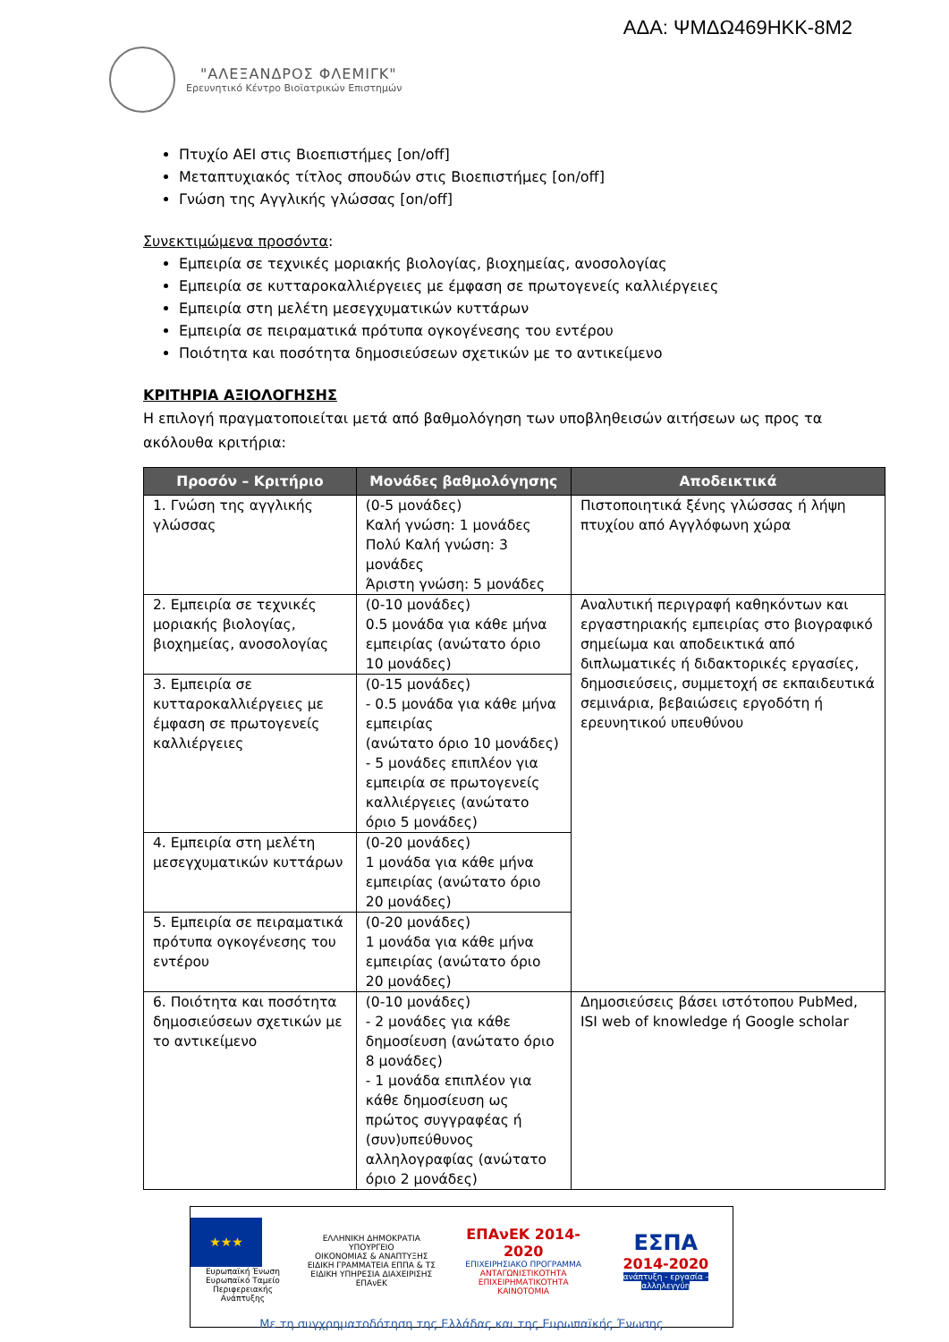ΑΔΑ: ΨΜΔΩ469ΗΚΚ-8Μ2
"ΑΛΕΞΑΝΔΡΟΣ ΦΛΕΜΙΓΚ"
Ερευνητικό Κέντρο Βιοϊατρικών Επιστημών
Πτυχίο ΑΕΙ στις Βιοεπιστήμες [on/off]
Μεταπτυχιακός τίτλος σπουδών στις Βιοεπιστήμες [on/off]
Γνώση της Αγγλικής γλώσσας [on/off]
Συνεκτιμώμενα προσόντα:
Εμπειρία σε τεχνικές μοριακής βιολογίας, βιοχημείας, ανοσολογίας
Εμπειρία σε κυτταροκαλλιέργειες με έμφαση σε πρωτογενείς καλλιέργειες
Εμπειρία στη μελέτη μεσεγχυματικών κυττάρων
Εμπειρία σε πειραματικά πρότυπα ογκογένεσης του εντέρου
Ποιότητα και ποσότητα δημοσιεύσεων σχετικών με το αντικείμενο
ΚΡΙΤΗΡΙΑ ΑΞΙΟΛΟΓΗΣΗΣ
Η επιλογή πραγματοποιείται μετά από βαθμολόγηση των υποβληθεισών αιτήσεων ως προς τα ακόλουθα κριτήρια:
| Προσόν – Κριτήριο | Μονάδες βαθμολόγησης | Αποδεικτικά |
| --- | --- | --- |
| 1. Γνώση της αγγλικής γλώσσας | (0-5 μονάδες) Καλή γνώση: 1 μονάδες Πολύ Καλή γνώση: 3 μονάδες Άριστη γνώση: 5 μονάδες | Πιστοποιητικά ξένης γλώσσας ή λήψη πτυχίου από Αγγλόφωνη χώρα |
| 2. Εμπειρία σε τεχνικές μοριακής βιολογίας, βιοχημείας, ανοσολογίας | (0-10 μονάδες) 0.5 μονάδα για κάθε μήνα εμπειρίας (ανώτατο όριο 10 μονάδες) | Αναλυτική περιγραφή καθηκόντων και εργαστηριακής εμπειρίας στο βιογραφικό σημείωμα και αποδεικτικά από διπλωματικές ή διδακτορικές εργασίες, δημοσιεύσεις, συμμετοχή σε εκπαιδευτικά σεμινάρια, βεβαιώσεις εργοδότη ή ερευνητικού υπευθύνου |
| 3. Εμπειρία σε κυτταροκαλλιέργειες με έμφαση σε πρωτογενείς καλλιέργειες | (0-15 μονάδες) - 0.5 μονάδα για κάθε μήνα εμπειρίας (ανώτατο όριο 10 μονάδες) - 5 μονάδες επιπλέον για εμπειρία σε πρωτογενείς καλλιέργειες (ανώτατο όριο 5 μονάδες) | |
| 4. Εμπειρία στη μελέτη μεσεγχυματικών κυττάρων | (0-20 μονάδες) 1 μονάδα για κάθε μήνα εμπειρίας (ανώτατο όριο 20 μονάδες) | |
| 5. Εμπειρία σε πειραματικά πρότυπα ογκογένεσης του εντέρου | (0-20 μονάδες) 1 μονάδα για κάθε μήνα εμπειρίας (ανώτατο όριο 20 μονάδες) | |
| 6. Ποιότητα και ποσότητα δημοσιεύσεων σχετικών με το αντικείμενο | (0-10 μονάδες) - 2 μονάδες για κάθε δημοσίευση (ανώτατο όριο 8 μονάδες) - 1 μονάδα επιπλέον για κάθε δημοσίευση ως πρώτος συγγραφέας ή (συν)υπεύθυνος αλληλογραφίας (ανώτατο όριο 2 μονάδες) | Δημοσιεύσεις βάσει ιστότοπου PubMed, ISI web of knowledge ή Google scholar |
★★★
Ευρωπαϊκή Ένωση
Ευρωπαϊκό Ταμείο
Περιφερειακής Ανάπτυξης
ΕΛΛΗΝΙΚΗ ΔΗΜΟΚΡΑΤΙΑ
ΥΠΟΥΡΓΕΙΟ
ΟΙΚΟΝΟΜΙΑΣ & ΑΝΑΠΤΥΞΗΣ
ΕΙΔΙΚΗ ΓΡΑΜΜΑΤΕΙΑ ΕΠΠΑ & ΤΣ
ΕΙΔΙΚΗ ΥΠΗΡΕΣΙΑ ΔΙΑΧΕΙΡΙΣΗΣ ΕΠΑνΕΚ
ΕΠΑνΕΚ 2014-2020
ΕΠΙΧΕΙΡΗΣΙΑΚΟ ΠΡΟΓΡΑΜΜΑ
ΑΝΤΑΓΩΝΙΣΤΙΚΟΤΗΤΑ
ΕΠΙΧΕΙΡΗΜΑΤΙΚΟΤΗΤΑ
ΚΑΙΝΟΤΟΜΙΑ
ΕΣΠΑ
2014-2020
ανάπτυξη - εργασία - αλληλεγγύη
Με τη συγχρηματοδότηση της Ελλάδας και της Ευρωπαϊκής Ένωσης